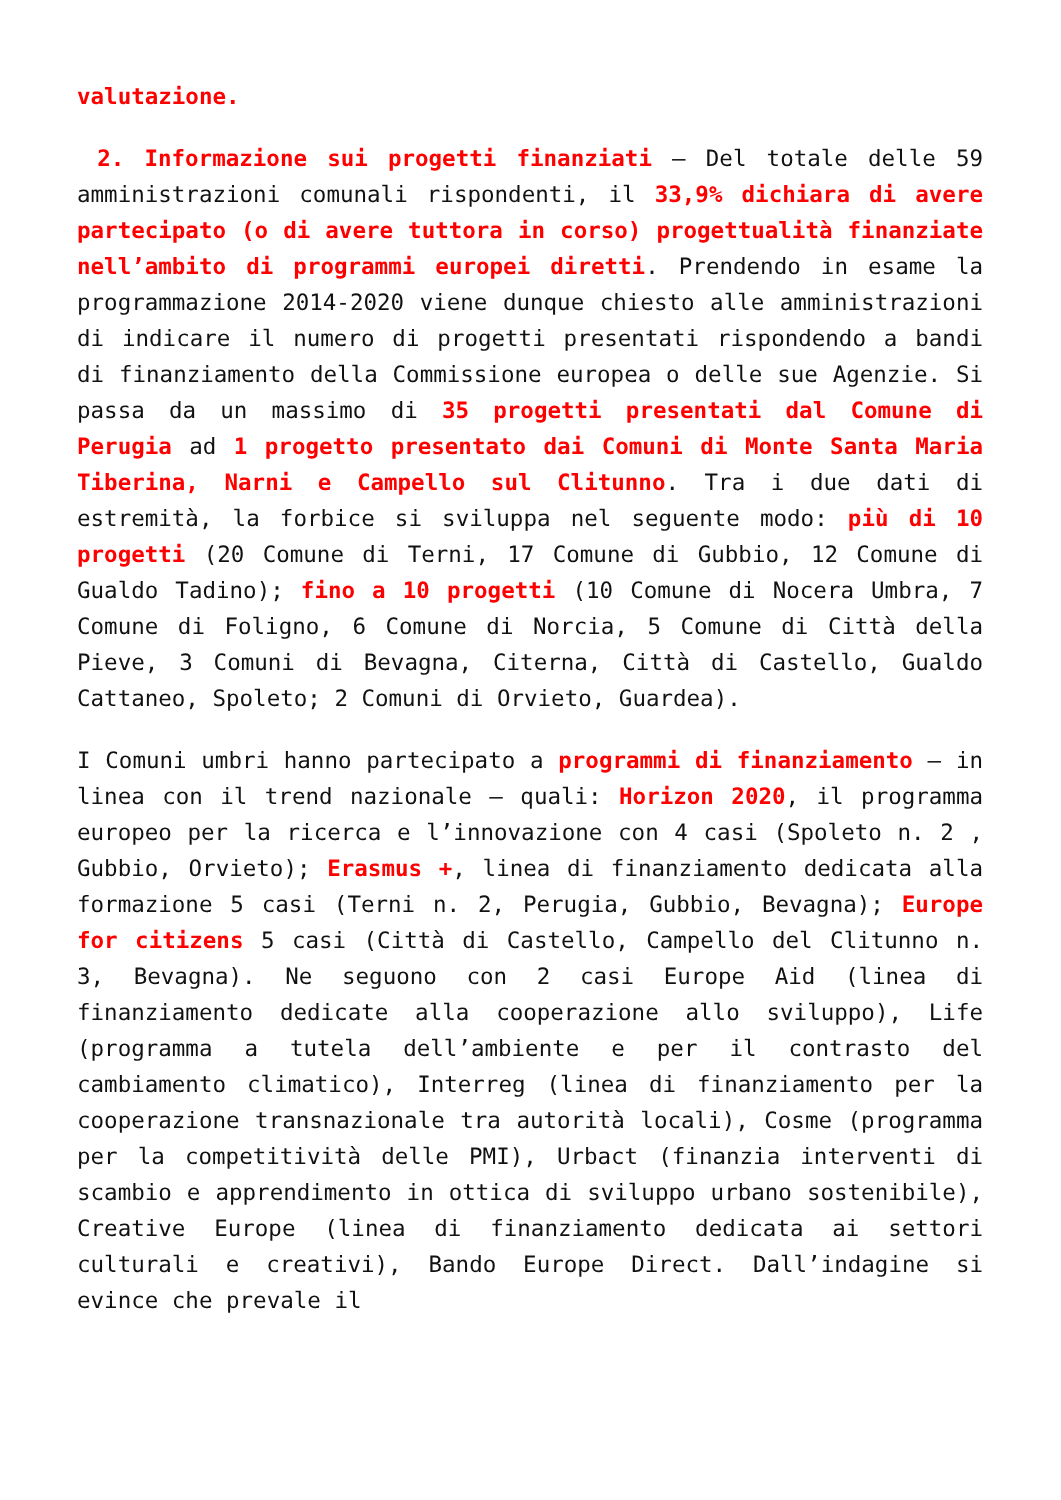valutazione.
2. Informazione sui progetti finanziati – Del totale delle 59 amministrazioni comunali rispondenti, il 33,9% dichiara di avere partecipato (o di avere tuttora in corso) progettualità finanziate nell’ambito di programmi europei diretti. Prendendo in esame la programmazione 2014-2020 viene dunque chiesto alle amministrazioni di indicare il numero di progetti presentati rispondendo a bandi di finanziamento della Commissione europea o delle sue Agenzie. Si passa da un massimo di 35 progetti presentati dal Comune di Perugia ad 1 progetto presentato dai Comuni di Monte Santa Maria Tiberina, Narni e Campello sul Clitunno. Tra i due dati di estremità, la forbice si sviluppa nel seguente modo: più di 10 progetti (20 Comune di Terni, 17 Comune di Gubbio, 12 Comune di Gualdo Tadino); fino a 10 progetti (10 Comune di Nocera Umbra, 7 Comune di Foligno, 6 Comune di Norcia, 5 Comune di Città della Pieve, 3 Comuni di Bevagna, Citerna, Città di Castello, Gualdo Cattaneo, Spoleto; 2 Comuni di Orvieto, Guardea).
I Comuni umbri hanno partecipato a programmi di finanziamento – in linea con il trend nazionale – quali: Horizon 2020, il programma europeo per la ricerca e l’innovazione con 4 casi (Spoleto n. 2 , Gubbio, Orvieto); Erasmus +, linea di finanziamento dedicata alla formazione 5 casi (Terni n. 2, Perugia, Gubbio, Bevagna); Europe for citizens 5 casi (Città di Castello, Campello del Clitunno n. 3, Bevagna). Ne seguono con 2 casi Europe Aid (linea di finanziamento dedicate alla cooperazione allo sviluppo), Life (programma a tutela dell’ambiente e per il contrasto del cambiamento climatico), Interreg (linea di finanziamento per la cooperazione transnazionale tra autorità locali), Cosme (programma per la competitività delle PMI), Urbact (finanzia interventi di scambio e apprendimento in ottica di sviluppo urbano sostenibile), Creative Europe (linea di finanziamento dedicata ai settori culturali e creativi), Bando Europe Direct. Dall’indagine si evince che prevale il